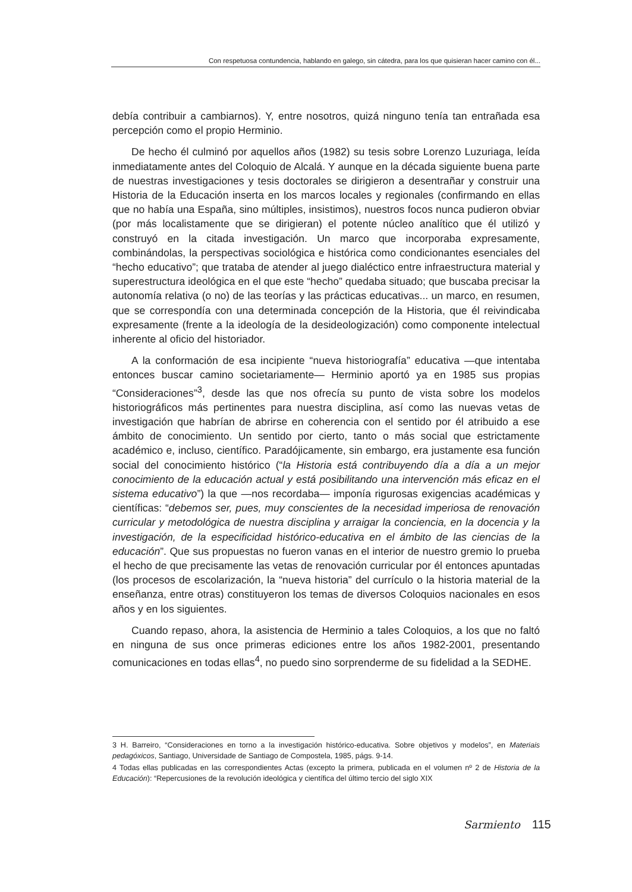Con respetuosa contundencia, hablando en galego, sin cátedra, para los que quisieran hacer camino con él...
debía contribuir a cambiarnos). Y, entre nosotros, quizá ninguno tenía tan entrañada esa percepción como el propio Herminio.
De hecho él culminó por aquellos años (1982) su tesis sobre Lorenzo Luzuriaga, leída inmediatamente antes del Coloquio de Alcalá. Y aunque en la década siguiente buena parte de nuestras investigaciones y tesis doctorales se dirigieron a desentrañar y construir una Historia de la Educación inserta en los marcos locales y regionales (confirmando en ellas que no había una España, sino múltiples, insistimos), nuestros focos nunca pudieron obviar (por más localistamente que se dirigieran) el potente núcleo analítico que él utilizó y construyó en la citada investigación. Un marco que incorporaba expresamente, combinándolas, la perspectivas sociológica e histórica como condicionantes esenciales del “hecho educativo”; que trataba de atender al juego dialéctico entre infraestructura material y superestructura ideológica en el que este “hecho” quedaba situado; que buscaba precisar la autonomía relativa (o no) de las teorías y las prácticas educativas... un marco, en resumen, que se correspondía con una determinada concepción de la Historia, que él reivindicaba expresamente (frente a la ideología de la desideologización) como componente intelectual inherente al oficio del historiador.
A la conformación de esa incipiente “nueva historiografía” educativa —que intentaba entonces buscar camino societariamente— Herminio aportó ya en 1985 sus propias “Consideraciones”<sup>3</sup>, desde las que nos ofrecía su punto de vista sobre los modelos historiográficos más pertinentes para nuestra disciplina, así como las nuevas vetas de investigación que habrían de abrirse en coherencia con el sentido por él atribuido a ese ámbito de conocimiento. Un sentido por cierto, tanto o más social que estrictamente académico e, incluso, científico. Paradójicamente, sin embargo, era justamente esa función social del conocimiento histórico (“la Historia está contribuyendo día a día a un mejor conocimiento de la educación actual y está posibilitando una intervención más eficaz en el sistema educativo”) la que —nos recordaba— imponía rigurosas exigencias académicas y científicas: “debemos ser, pues, muy conscientes de la necesidad imperiosa de renovación curricular y metodológica de nuestra disciplina y arraigar la conciencia, en la docencia y la investigación, de la especificidad histórico-educativa en el ámbito de las ciencias de la educación”. Que sus propuestas no fueron vanas en el interior de nuestro gremio lo prueba el hecho de que precisamente las vetas de renovación curricular por él entonces apuntadas (los procesos de escolarización, la “nueva historia” del currículo o la historia material de la enseñanza, entre otras) constituyeron los temas de diversos Coloquios nacionales en esos años y en los siguientes.
Cuando repaso, ahora, la asistencia de Herminio a tales Coloquios, a los que no faltó en ninguna de sus once primeras ediciones entre los años 1982-2001, presentando comunicaciones en todas ellas<sup>4</sup>, no puedo sino sorprenderme de su fidelidad a la SEDHE.
3 H. Barreiro, “Consideraciones en torno a la investigación histórico-educativa. Sobre objetivos y modelos”, en Materiais pedagóxicos, Santiago, Universidade de Santiago de Compostela, 1985, págs. 9-14.
4 Todas ellas publicadas en las correspondientes Actas (excepto la primera, publicada en el volumen nº 2 de Historia de la Educación): “Repercusiones de la revolución ideológica y científica del último tercio del siglo XIX
Sarmiento 115